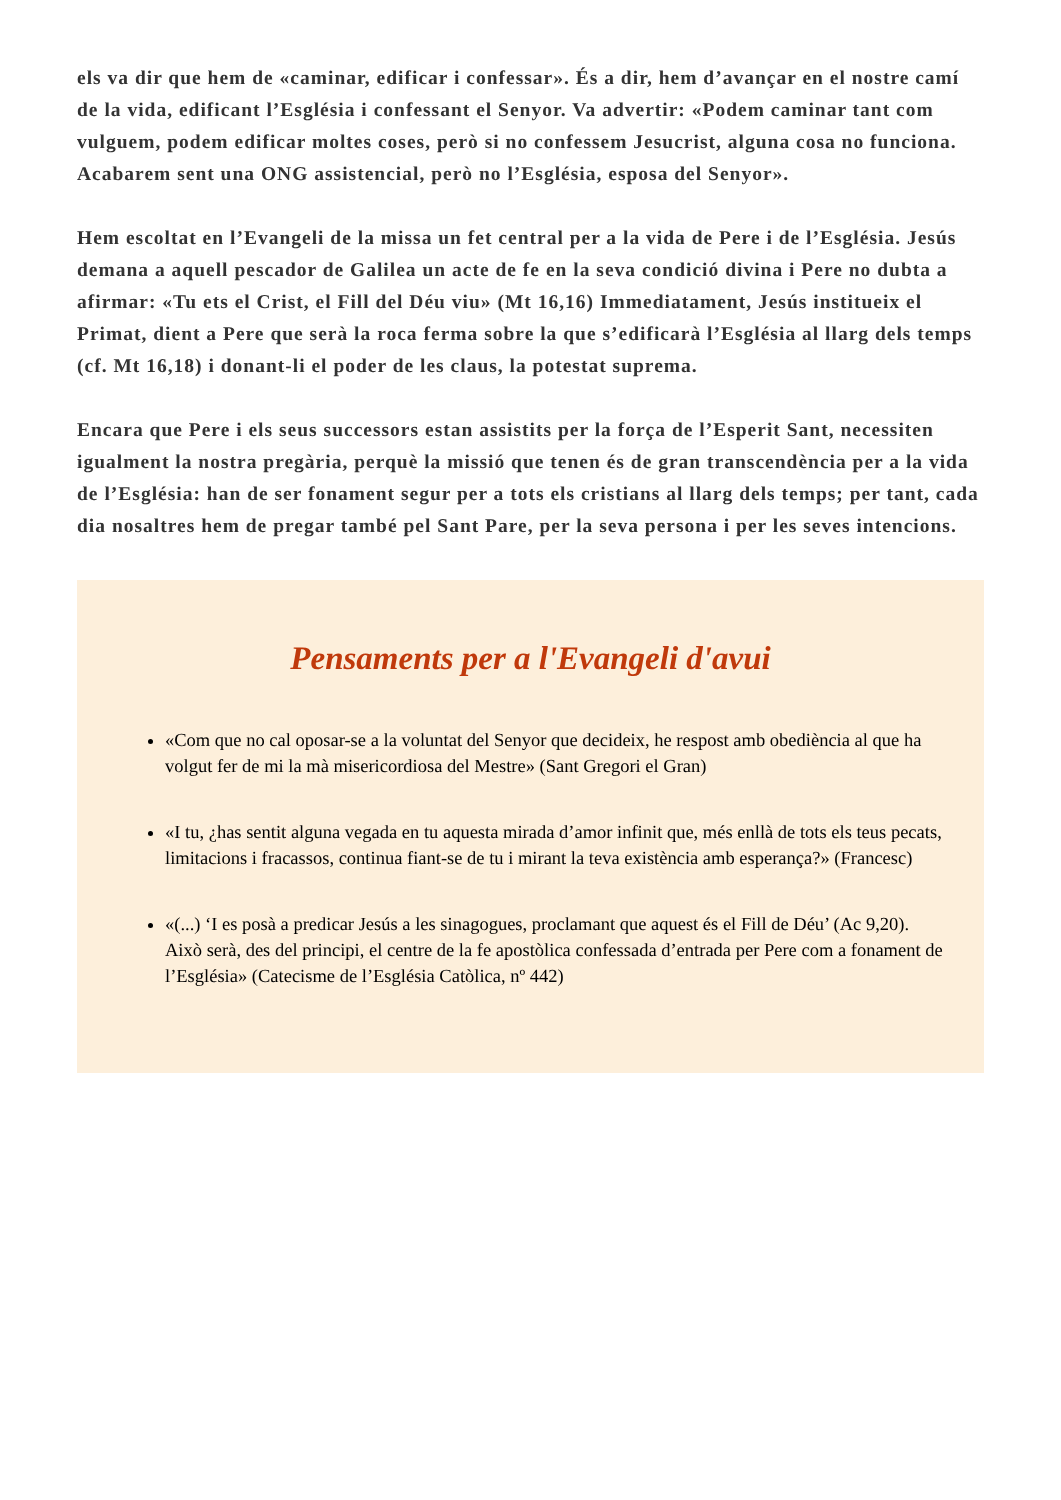els va dir que hem de «caminar, edificar i confessar». És a dir, hem d’avançar en el nostre camí de la vida, edificant l’Església i confessant el Senyor. Va advertir: «Podem caminar tant com vulguem, podem edificar moltes coses, però si no confessem Jesucrist, alguna cosa no funciona. Acabarem sent una ONG assistencial, però no l’Església, esposa del Senyor».
Hem escoltat en l’Evangeli de la missa un fet central per a la vida de Pere i de l’Església. Jesús demana a aquell pescador de Galilea un acte de fe en la seva condició divina i Pere no dubta a afirmar: «Tu ets el Crist, el Fill del Déu viu» (Mt 16,16) Immediatament, Jesús institueix el Primat, dient a Pere que serà la roca ferma sobre la que s’edificarà l’Església al llarg dels temps (cf. Mt 16,18) i donant-li el poder de les claus, la potestat suprema.
Encara que Pere i els seus successors estan assistits per la força de l’Esperit Sant, necessiten igualment la nostra pregària, perquè la missió que tenen és de gran transcendència per a la vida de l’Església: han de ser fonament segur per a tots els cristians al llarg dels temps; per tant, cada dia nosaltres hem de pregar també pel Sant Pare, per la seva persona i per les seves intencions.
Pensaments per a l'Evangeli d'avui
«Com que no cal oposar-se a la voluntat del Senyor que decideix, he respost amb obediència al que ha volgut fer de mi la mà misericordiosa del Mestre» (Sant Gregori el Gran)
«I tu, ¿has sentit alguna vegada en tu aquesta mirada d’amor infinit que, més enllà de tots els teus pecats, limitacions i fracassos, continua fiant-se de tu i mirant la teva existència amb esperança?» (Francesc)
«(...) ‘I es posà a predicar Jesús a les sinagogues, proclamant que aquest és el Fill de Déu’ (Ac 9,20). Això serà, des del principi, el centre de la fe apostòlica confessada d’entrada per Pere com a fonament de l’Església» (Catecisme de l’Església Catòlica, nº 442)